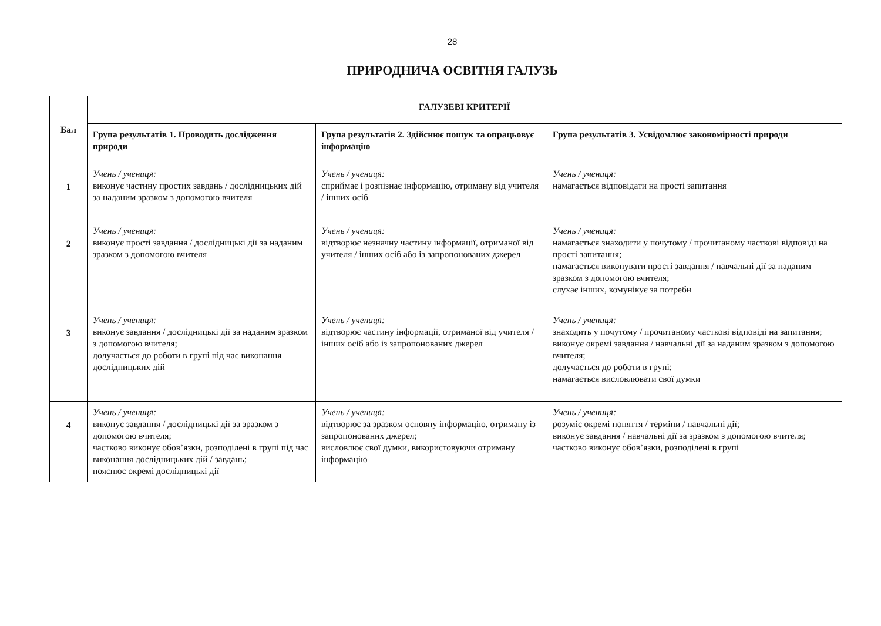28
ПРИРОДНИЧА ОСВІТНЯ ГАЛУЗЬ
| Бал | ГАЛУЗЕВІ КРИТЕРІЇ | | |
| --- | --- | --- | --- |
| | Група результатів 1. Проводить дослідження природи | Група результатів 2. Здійснює пошук та опрацьовує інформацію | Група результатів 3. Усвідомлює закономірності природи |
| 1 | Учень / учениця: виконує частину простих завдань / дослідницьких дій за наданим зразком з допомогою вчителя | Учень / учениця: сприймає і розпізнає інформацію, отриману від учителя / інших осіб | Учень / учениця: намагається відповідати на прості запитання |
| 2 | Учень / учениця: виконує прості завдання / дослідницькі дії за наданим зразком з допомогою вчителя | Учень / учениця: відтворює незначну частину інформації, отриманої від учителя / інших осіб або із запропонованих джерел | Учень / учениця: намагається знаходити у почутому / прочитаному часткові відповіді на прості запитання; намагається виконувати прості завдання / навчальні дії за наданим зразком з допомогою вчителя; слухає інших, комунікує за потреби |
| 3 | Учень / учениця: виконує завдання / дослідницькі дії за наданим зразком з допомогою вчителя; долучається до роботи в групі під час виконання дослідницьких дій | Учень / учениця: відтворює частину інформації, отриманої від учителя / інших осіб або із запропонованих джерел | Учень / учениця: знаходить у почутому / прочитаному часткові відповіді на запитання; виконує окремі завдання / навчальні дії за наданим зразком з допомогою вчителя; долучається до роботи в групі; намагається висловлювати свої думки |
| 4 | Учень / учениця: виконує завдання / дослідницькі дії за зразком з допомогою вчителя; частково виконує обов’язки, розподілені в групі під час виконання дослідницьких дій / завдань; пояснює окремі дослідницькі дії | Учень / учениця: відтворює за зразком основну інформацію, отриману із запропонованих джерел; висловлює свої думки, використовуючи отриману інформацію | Учень / учениця: розуміє окремі поняття / терміни / навчальні дії; виконує завдання / навчальні дії за зразком з допомогою вчителя; частково виконує обов’язки, розподілені в групі |